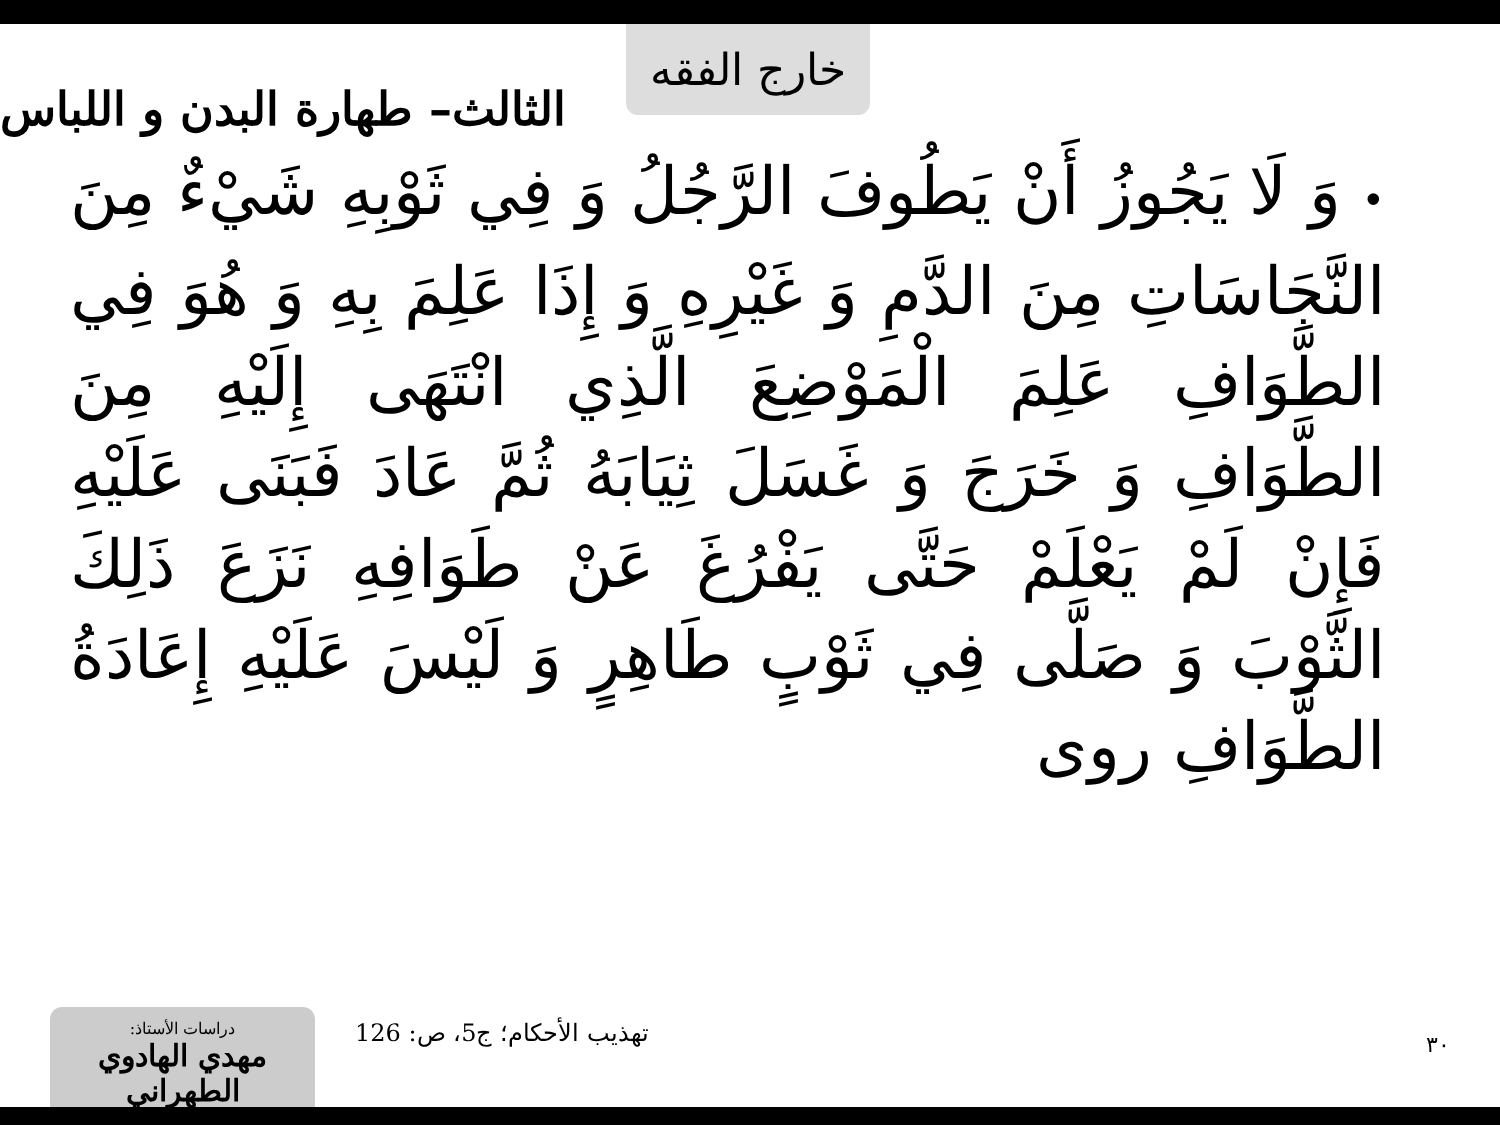خارج الفقه
الثالث– طهارة البدن و اللباس
•وَ لَا يَجُوزُ أَنْ يَطُوفَ الرَّجُلُ وَ فِي ثَوْبِهِ شَيْءٌ مِنَ النَّجَاسَاتِ مِنَ الدَّمِ وَ غَيْرِهِ وَ إِذَا عَلِمَ بِهِ وَ هُوَ فِي الطَّوَافِ عَلِمَ الْمَوْضِعَ الَّذِي انْتَهَى إِلَيْهِ مِنَ الطَّوَافِ وَ خَرَجَ وَ غَسَلَ ثِيَابَهُ ثُمَّ عَادَ فَبَنَى عَلَيْهِ فَإِنْ لَمْ يَعْلَمْ حَتَّى يَفْرُغَ عَنْ طَوَافِهِ نَزَعَ ذَلِكَ الثَّوْبَ وَ صَلَّى فِي ثَوْبٍ طَاهِرٍ وَ لَيْسَ عَلَيْهِ إِعَادَةُ الطَّوَافِ روى
دراسات الأستاذ:
مهدي الهادوي الطهراني
تهذيب الأحكام؛ ج‏5، ص: 126
٣٠